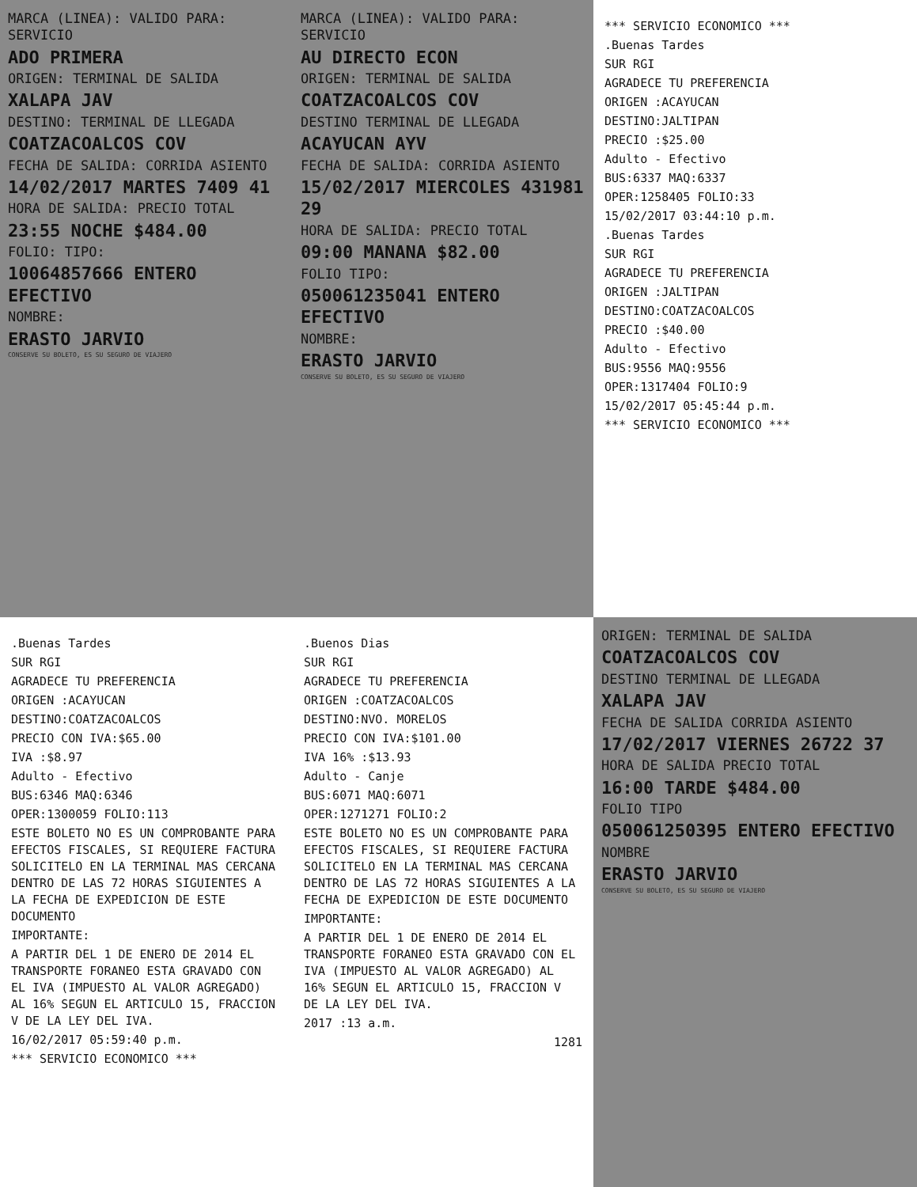MARCA (LINEA): VALIDO PARA: SERVICIO
ADO PRIMERA
ORIGEN: TERMINAL DE SALIDA
XALAPA JAV
DESTINO: TERMINAL DE LLEGADA
COATZACOALCOS COV
FECHA DE SALIDA: CORRIDA ASIENTO
14/02/2017 MARTES 7409 41
HORA DE SALIDA: PRECIO TOTAL
23:55 NOCHE $484.00
FOLIO: TIPO:
10064857666 ENTERO EFECTIVO
NOMBRE:
ERASTO JARVIO
CONSERVE SU BOLETO, ES SU SEGURO DE VIAJERO
MARCA (LINEA): VALIDO PARA: SERVICIO
AU DIRECTO ECON
ORIGEN: TERMINAL DE SALIDA
COATZACOALCOS COV
DESTINO TERMINAL DE LLEGADA
ACAYUCAN AYV
FECHA DE SALIDA: CORRIDA ASIENTO
15/02/2017 MIERCOLES 431981 29
HORA DE SALIDA: PRECIO TOTAL
09:00 MANANA $82.00
FOLIO TIPO:
050061235041 ENTERO EFECTIVO
NOMBRE:
ERASTO JARVIO
CONSERVE SU BOLETO, ES SU SEGURO DE VIAJERO
*** SERVICIO ECONOMICO ***
.Buenas Tardes
SUR RGI
AGRADECE TU PREFERENCIA
ORIGEN :ACAYUCAN
DESTINO:JALTIPAN
PRECIO :$25.00
Adulto - Efectivo
BUS:6337 MAQ:6337
OPER:1258405 FOLIO:33
15/02/2017 03:44:10 p.m.
.Buenas Tardes
SUR RGI
AGRADECE TU PREFERENCIA
ORIGEN :JALTIPAN
DESTINO:COATZACOALCOS
PRECIO :$40.00
Adulto - Efectivo
BUS:9556 MAQ:9556
OPER:1317404 FOLIO:9
15/02/2017 05:45:44 p.m.
*** SERVICIO ECONOMICO ***
.Buenas Tardes
SUR RGI
AGRADECE TU PREFERENCIA
ORIGEN :ACAYUCAN
DESTINO:COATZACOALCOS
PRECIO CON IVA:$65.00
IVA :$8.97
Adulto - Efectivo
BUS:6346 MAQ:6346
OPER:1300059 FOLIO:113
ESTE BOLETO NO ES UN COMPROBANTE PARA EFECTOS FISCALES, SI REQUIERE FACTURA SOLICITELO EN LA TERMINAL MAS CERCANA DENTRO DE LAS 72 HORAS SIGUIENTES A LA FECHA DE EXPEDICION DE ESTE DOCUMENTO
IMPORTANTE:
A PARTIR DEL 1 DE ENERO DE 2014 EL TRANSPORTE FORANEO ESTA GRAVADO CON EL IVA (IMPUESTO AL VALOR AGREGADO) AL 16% SEGUN EL ARTICULO 15, FRACCION V DE LA LEY DEL IVA.
16/02/2017 05:59:40 p.m.
*** SERVICIO ECONOMICO ***
.Buenos Dias
SUR RGI
AGRADECE TU PREFERENCIA
ORIGEN :COATZACOALCOS
DESTINO:NVO. MORELOS
PRECIO CON IVA:$101.00
IVA 16% :$13.93
Adulto - Canje
BUS:6071 MAQ:6071
OPER:1271271 FOLIO:2
ESTE BOLETO NO ES UN COMPROBANTE PARA EFECTOS FISCALES, SI REQUIERE FACTURA SOLICITELO EN LA TERMINAL MAS CERCANA DENTRO DE LAS 72 HORAS SIGUIENTES A LA FECHA DE EXPEDICION DE ESTE DOCUMENTO
IMPORTANTE:
A PARTIR DEL 1 DE ENERO DE 2014 EL TRANSPORTE FORANEO ESTA GRAVADO CON EL IVA (IMPUESTO AL VALOR AGREGADO) AL 16% SEGUN EL ARTICULO 15, FRACCION V DE LA LEY DEL IVA.
2017 :13 a.m.
1281
ORIGEN: TERMINAL DE SALIDA
COATZACOALCOS COV
DESTINO TERMINAL DE LLEGADA
XALAPA JAV
FECHA DE SALIDA CORRIDA ASIENTO
17/02/2017 VIERNES 26722 37
HORA DE SALIDA PRECIO TOTAL
16:00 TARDE $484.00
FOLIO TIPO
050061250395 ENTERO EFECTIVO
NOMBRE
ERASTO JARVIO
CONSERVE SU BOLETO, ES SU SEGURO DE VIAJERO